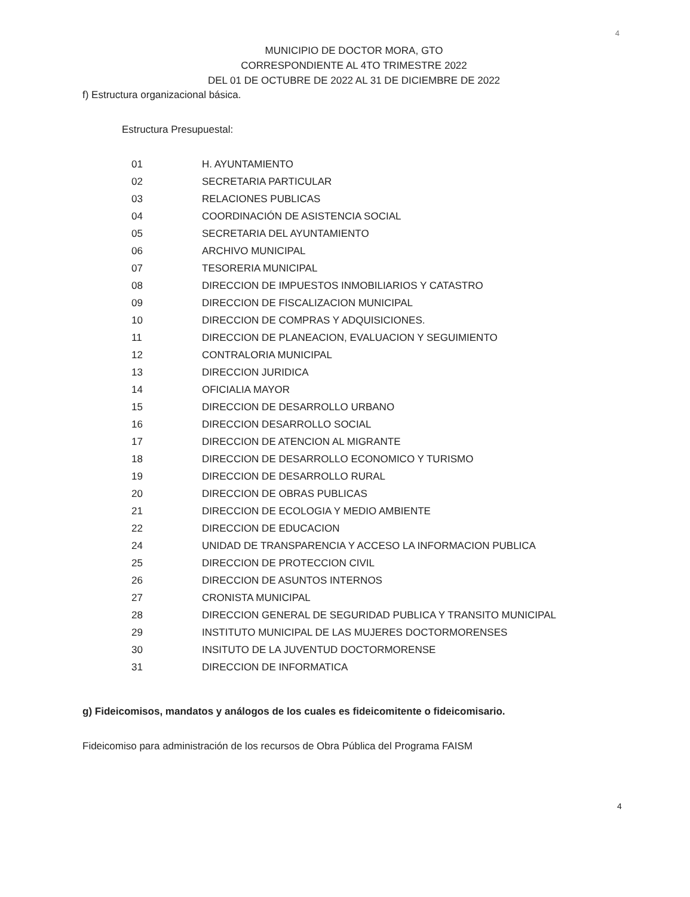4
MUNICIPIO DE DOCTOR MORA, GTO
CORRESPONDIENTE AL 4TO TRIMESTRE 2022
DEL 01 DE OCTUBRE DE 2022 AL 31 DE DICIEMBRE DE 2022
f) Estructura organizacional básica.
Estructura Presupuestal:
| 01 | H. AYUNTAMIENTO |
| 02 | SECRETARIA PARTICULAR |
| 03 | RELACIONES PUBLICAS |
| 04 | COORDINACIÓN DE ASISTENCIA SOCIAL |
| 05 | SECRETARIA DEL AYUNTAMIENTO |
| 06 | ARCHIVO MUNICIPAL |
| 07 | TESORERIA MUNICIPAL |
| 08 | DIRECCION DE IMPUESTOS INMOBILIARIOS Y CATASTRO |
| 09 | DIRECCION DE FISCALIZACION MUNICIPAL |
| 10 | DIRECCION DE COMPRAS Y ADQUISICIONES. |
| 11 | DIRECCION DE PLANEACION, EVALUACION Y SEGUIMIENTO |
| 12 | CONTRALORIA MUNICIPAL |
| 13 | DIRECCION JURIDICA |
| 14 | OFICIALIA MAYOR |
| 15 | DIRECCION DE DESARROLLO URBANO |
| 16 | DIRECCION DESARROLLO SOCIAL |
| 17 | DIRECCION DE ATENCION AL MIGRANTE |
| 18 | DIRECCION DE DESARROLLO ECONOMICO Y TURISMO |
| 19 | DIRECCION DE DESARROLLO RURAL |
| 20 | DIRECCION DE OBRAS PUBLICAS |
| 21 | DIRECCION DE ECOLOGIA Y MEDIO AMBIENTE |
| 22 | DIRECCION DE EDUCACION |
| 24 | UNIDAD DE TRANSPARENCIA Y ACCESO LA INFORMACION PUBLICA |
| 25 | DIRECCION DE PROTECCION CIVIL |
| 26 | DIRECCION DE ASUNTOS INTERNOS |
| 27 | CRONISTA MUNICIPAL |
| 28 | DIRECCION GENERAL DE SEGURIDAD PUBLICA Y TRANSITO MUNICIPAL |
| 29 | INSTITUTO MUNICIPAL DE LAS MUJERES DOCTORMORENSES |
| 30 | INSITUTO DE LA JUVENTUD DOCTORMORENSE |
| 31 | DIRECCION DE INFORMATICA |
g) Fideicomisos, mandatos y análogos de los cuales es fideicomitente o fideicomisario.
Fideicomiso para administración de los recursos de Obra Pública del Programa FAISM
4